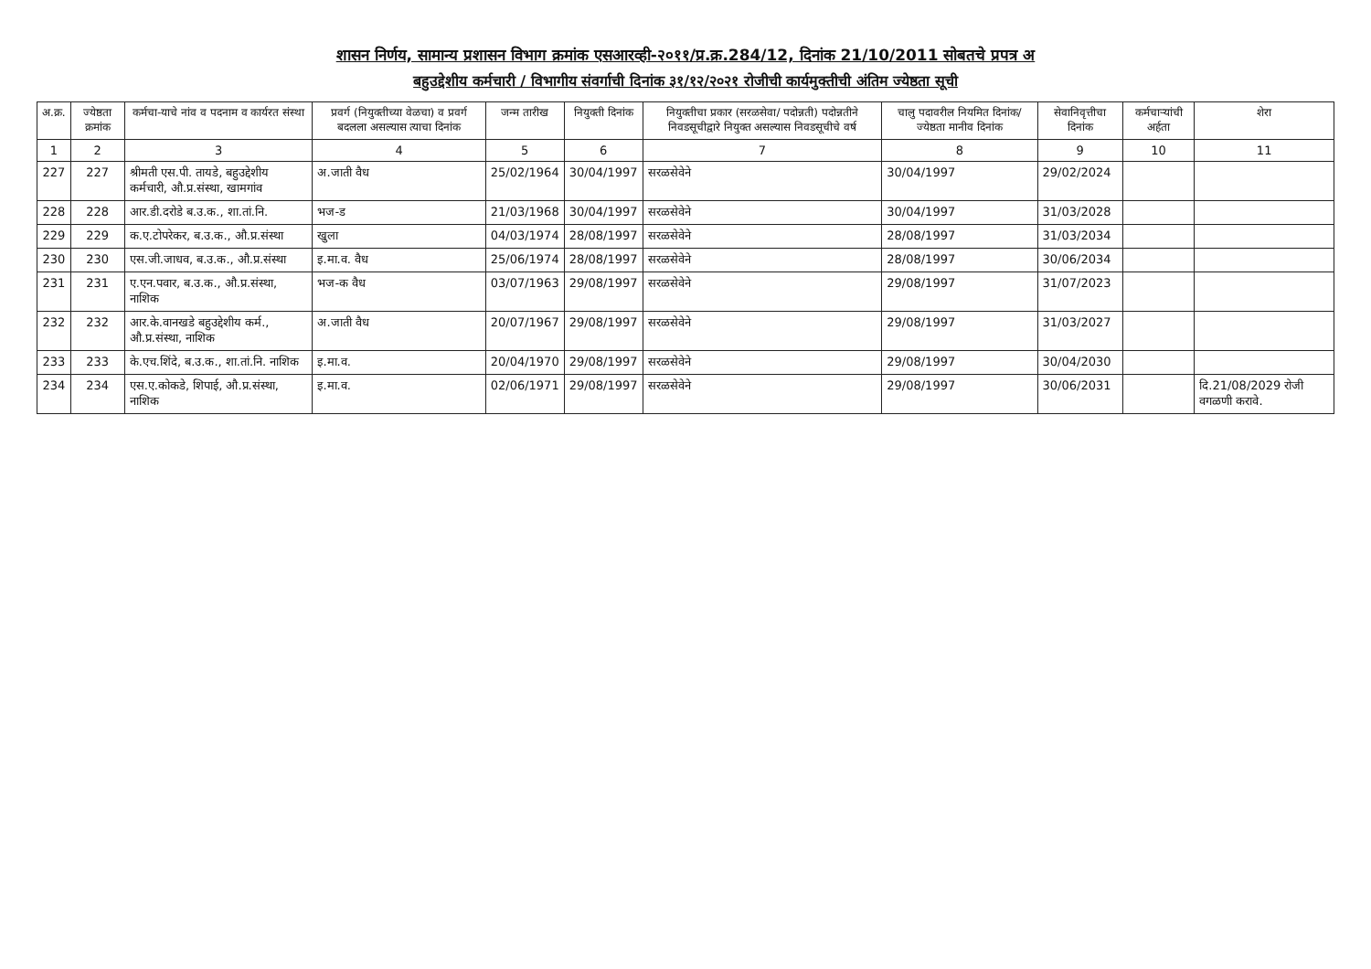शासन निर्णय, सामान्य प्रशासन विभाग क्रमांक एसआरव्ही-२०११/प्र.क्र.284/12, दिनांक 21/10/2011 सोबतचे प्रपत्र अ
बहुउद्देशीय कर्मचारी / विभागीय संवर्गाची दिनांक ३१/१२/२०२१ रोजीची कार्यमुक्तीची अंतिम ज्येष्ठता सूची
| अ.क्र. | ज्येष्ठता क्रमांक | कर्मचा-याचे नांव व पदनाम व कार्यरत संस्था | प्रवर्ग (नियुक्तीच्या वेळचा) व प्रवर्ग बदलला असल्यास त्याचा दिनांक | जन्म तारीख | नियुक्ती दिनांक | नियुक्तीचा प्रकार (सरळसेवा/ पदोन्नती) पदोन्नतीने निवडसूचीद्वारे नियुक्त असल्यास निवडसूचीचे वर्ष | चालु पदावरील नियमित दिनांक/ ज्येष्ठता मानीव दिनांक | सेवानिवृत्तीचा दिनांक | कर्मचाऱ्यांची अर्हता | शेरा |
| --- | --- | --- | --- | --- | --- | --- | --- | --- | --- | --- |
| 1 | 2 | 3 | 4 | 5 | 6 | 7 | 8 | 9 | 10 | 11 |
| 227 | 227 | श्रीमती एस.पी. तायडे, बहुउद्देशीय कर्मचारी, औ.प्र.संस्था, खामगांव | अ.जाती वैध | 25/02/1964 | 30/04/1997 | सरळसेवेने | 30/04/1997 | 29/02/2024 | | |
| 228 | 228 | आर.डी.दरोडे ब.उ.क., शा.तां.नि. | भज-ड | 21/03/1968 | 30/04/1997 | सरळसेवेने | 30/04/1997 | 31/03/2028 | | |
| 229 | 229 | क.ए.टोपरेकर, ब.उ.क., औ.प्र.संस्था | खुला | 04/03/1974 | 28/08/1997 | सरळसेवेने | 28/08/1997 | 31/03/2034 | | |
| 230 | 230 | एस.जी.जाधव, ब.उ.क., औ.प्र.संस्था | इ.मा.व. वैध | 25/06/1974 | 28/08/1997 | सरळसेवेने | 28/08/1997 | 30/06/2034 | | |
| 231 | 231 | ए.एन.पवार, ब.उ.क., औ.प्र.संस्था, नाशिक | भज-क वैध | 03/07/1963 | 29/08/1997 | सरळसेवेने | 29/08/1997 | 31/07/2023 | | |
| 232 | 232 | आर.के.वानखडे बहुउद्देशीय कर्म., औ.प्र.संस्था, नाशिक | अ.जाती वैध | 20/07/1967 | 29/08/1997 | सरळसेवेने | 29/08/1997 | 31/03/2027 | | |
| 233 | 233 | के.एच.शिंदे, ब.उ.क., शा.तां.नि. नाशिक | इ.मा.व. | 20/04/1970 | 29/08/1997 | सरळसेवेने | 29/08/1997 | 30/04/2030 | | |
| 234 | 234 | एस.ए.कोकडे, शिपाई, औ.प्र.संस्था, नाशिक | इ.मा.व. | 02/06/1971 | 29/08/1997 | सरळसेवेने | 29/08/1997 | 30/06/2031 | | दि.21/08/2029 रोजी वगळणी करावे. |